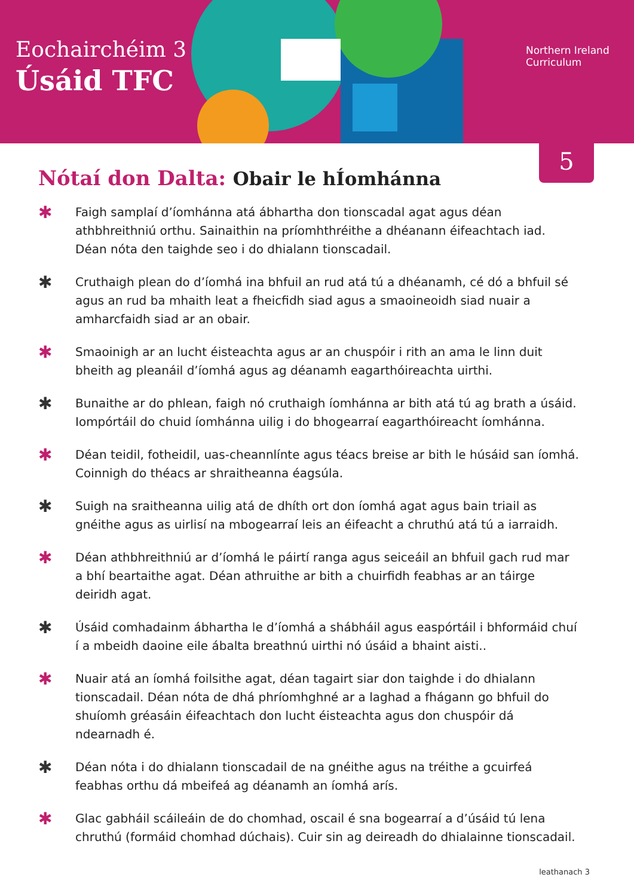Eochairchéim 3
Úsáid TFC
Northern Ireland
Curriculum
5
Nótaí don Dalta: Obair le hÍomhánna
✱ Faigh samplaí d’íomhánna atá ábhartha don tionscadal agat agus déan athbhreithniú orthu. Sainaithin na príomhthréithe a dhéanann éifeachtach iad. Déan nóta den taighde seo i do dhialann tionscadail.
✱ Cruthaigh plean do d’íomhá ina bhfuil an rud atá tú a dhéanamh, cé dó a bhfuil sé agus an rud ba mhaith leat a fheicfidh siad agus a smaoineoidh siad nuair a amharcfaidh siad ar an obair.
✱ Smaoinigh ar an lucht éisteachta agus ar an chuspóir i rith an ama le linn duit bheith ag pleanáil d’íomhá agus ag déanamh eagarthóireachta uirthi.
✱ Bunaithe ar do phlean, faigh nó cruthaigh íomhánna ar bith atá tú ag brath a úsáid. Iompórtáil do chuid íomhánna uilig i do bhogearraí eagarthóireacht íomhánna.
✱ Déan teidil, fotheidil, uas-cheannlínte agus téacs breise ar bith le húsáid san íomhá. Coinnigh do théacs ar shraitheanna éagsúla.
✱ Suigh na sraitheanna uilig atá de dhíth ort don íomhá agat agus bain triail as gnéithe agus as uirlisí na mbogearraí leis an éifeacht a chruthú atá tú a iarraidh.
✱ Déan athbhreithniú ar d’íomhá le páirtí ranga agus seiceáil an bhfuil gach rud mar a bhí beartaithe agat. Déan athruithe ar bith a chuirfidh feabhas ar an táirge deiridh agat.
✱ Úsáid comhadainm ábhartha le d’íomhá a shábháil agus easpórtáil i bhformáid chuí í a mbeidh daoine eile ábalta breathnú uirthi nó úsáid a bhaint aisti..
✱ Nuair atá an íomhá foilsithe agat, déan tagairt siar don taighde i do dhialann tionscadail. Déan nóta de dhá phríomhghné ar a laghad a fhágann go bhfuil do shuíomh gréasáin éifeachtach don lucht éisteachta agus don chuspóir dá ndearnadh é.
✱ Déan nóta i do dhialann tionscadail de na gnéithe agus na tréithe a gcuirfeá feabhas orthu dá mbeifeá ag déanamh an íomhá arís.
✱ Glac gabháil scáileáin de do chomhad, oscail é sna bogearraí a d’úsáid tú lena chruthú (formáid chomhad dúchais). Cuir sin ag deireadh do dhialainne tionscadail.
leathanach 3